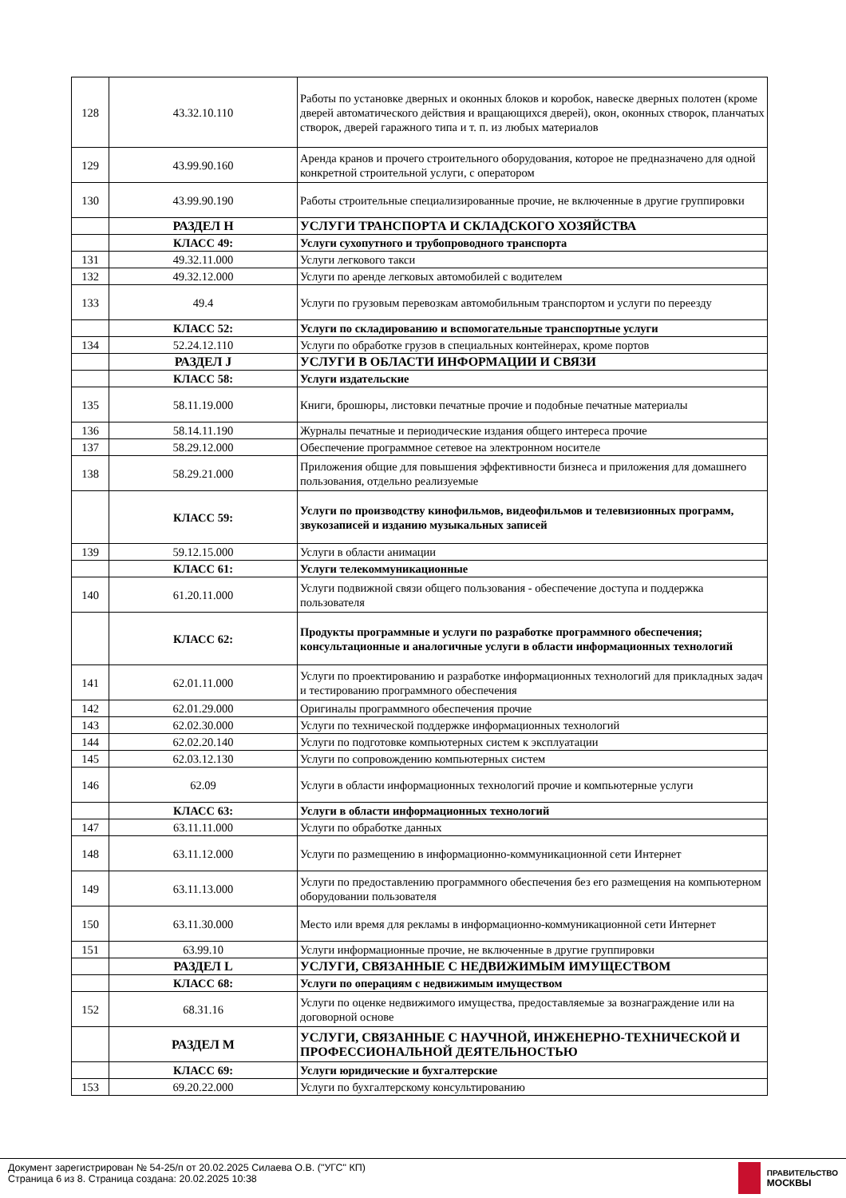| 128 | 43.32.10.110 | Работы по установке дверных и оконных блоков и коробок, навеске дверных полотен (кроме дверей автоматического действия и вращающихся дверей), окон, оконных створок, планчатых створок, дверей гаражного типа и т. п. из любых материалов |
| 129 | 43.99.90.160 | Аренда кранов и прочего строительного оборудования, которое не предназначено для одной конкретной строительной услуги, с оператором |
| 130 | 43.99.90.190 | Работы строительные специализированные прочие, не включенные в другие группировки |
| | РАЗДЕЛ H | УСЛУГИ ТРАНСПОРТА И СКЛАДСКОГО ХОЗЯЙСТВА |
| | КЛАСС 49: | Услуги сухопутного и трубопроводного транспорта |
| 131 | 49.32.11.000 | Услуги легкового такси |
| 132 | 49.32.12.000 | Услуги по аренде легковых автомобилей с водителем |
| 133 | 49.4 | Услуги по грузовым перевозкам автомобильным транспортом и услуги по переезду |
| | КЛАСС 52: | Услуги по складированию и вспомогательные транспортные услуги |
| 134 | 52.24.12.110 | Услуги по обработке грузов в специальных контейнерах, кроме портов |
| | РАЗДЕЛ J | УСЛУГИ В ОБЛАСТИ ИНФОРМАЦИИ И СВЯЗИ |
| | КЛАСС 58: | Услуги издательские |
| 135 | 58.11.19.000 | Книги, брошюры, листовки печатные прочие и подобные печатные материалы |
| 136 | 58.14.11.190 | Журналы печатные и периодические издания общего интереса прочие |
| 137 | 58.29.12.000 | Обеспечение программное сетевое на электронном носителе |
| 138 | 58.29.21.000 | Приложения общие для повышения эффективности бизнеса и приложения для домашнего пользования, отдельно реализуемые |
| | КЛАСС 59: | Услуги по производству кинофильмов, видеофильмов и телевизионных программ, звукозаписей и изданию музыкальных записей |
| 139 | 59.12.15.000 | Услуги в области анимации |
| | КЛАСС 61: | Услуги телекоммуникационные |
| 140 | 61.20.11.000 | Услуги подвижной связи общего пользования - обеспечение доступа и поддержка пользователя |
| | КЛАСС 62: | Продукты программные и услуги по разработке программного обеспечения; консультационные и аналогичные услуги в области информационных технологий |
| 141 | 62.01.11.000 | Услуги по проектированию и разработке информационных технологий для прикладных задач и тестированию программного обеспечения |
| 142 | 62.01.29.000 | Оригиналы программного обеспечения прочие |
| 143 | 62.02.30.000 | Услуги по технической поддержке информационных технологий |
| 144 | 62.02.20.140 | Услуги по подготовке компьютерных систем к эксплуатации |
| 145 | 62.03.12.130 | Услуги по сопровождению компьютерных систем |
| 146 | 62.09 | Услуги в области информационных технологий прочие и компьютерные услуги |
| | КЛАСС 63: | Услуги в области информационных технологий |
| 147 | 63.11.11.000 | Услуги по обработке данных |
| 148 | 63.11.12.000 | Услуги по размещению в информационно-коммуникационной сети Интернет |
| 149 | 63.11.13.000 | Услуги по предоставлению программного обеспечения без его размещения на компьютерном оборудовании пользователя |
| 150 | 63.11.30.000 | Место или время для рекламы в информационно-коммуникационной сети Интернет |
| 151 | 63.99.10 | Услуги информационные прочие, не включенные в другие группировки |
| | РАЗДЕЛ L | УСЛУГИ, СВЯЗАННЫЕ С НЕДВИЖИМЫМ ИМУЩЕСТВОМ |
| | КЛАСС 68: | Услуги по операциям с недвижимым имуществом |
| 152 | 68.31.16 | Услуги по оценке недвижимого имущества, предоставляемые за вознаграждение или на договорной основе |
| | РАЗДЕЛ M | УСЛУГИ, СВЯЗАННЫЕ С НАУЧНОЙ, ИНЖЕНЕРНО-ТЕХНИЧЕСКОЙ И ПРОФЕССИОНАЛЬНОЙ ДЕЯТЕЛЬНОСТЬЮ |
| | КЛАСС 69: | Услуги юридические и бухгалтерские |
| 153 | 69.20.22.000 | Услуги по бухгалтерскому консультированию |
Документ зарегистрирован № 54-25/п от 20.02.2025 Силаева О.В. ("УГС" КП)
Страница 6 из 8. Страница создана: 20.02.2025 10:38
ПРАВИТЕЛЬСТВО
МОСКВЫ